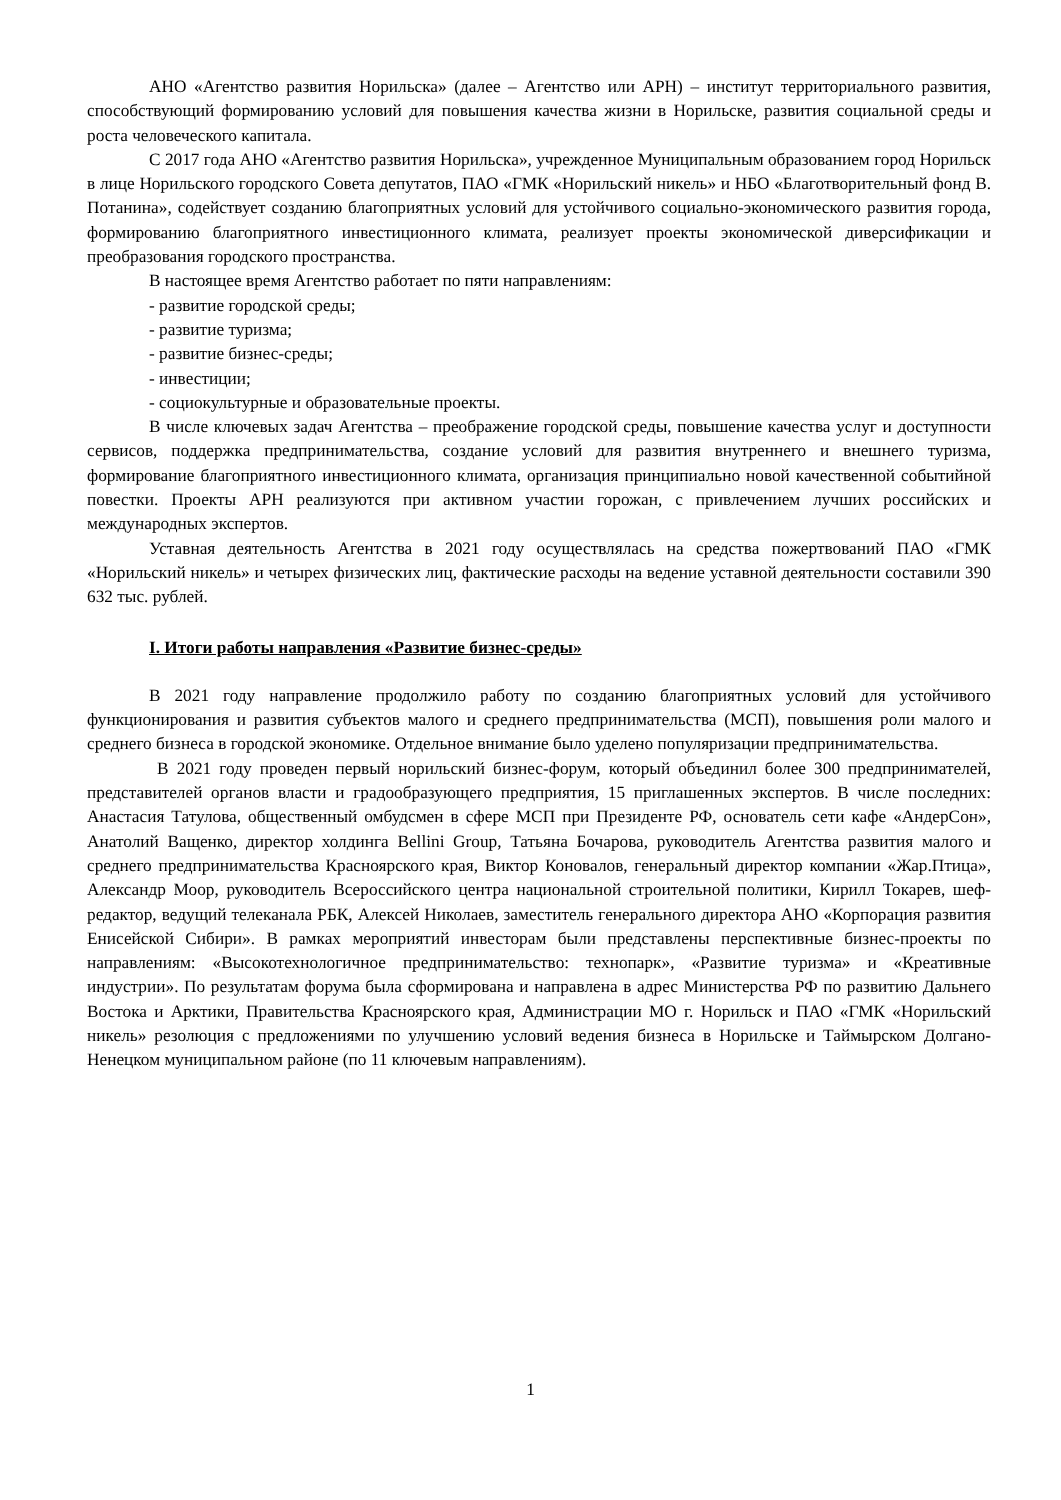АНО «Агентство развития Норильска» (далее – Агентство или АРН) – институт территориального развития, способствующий формированию условий для повышения качества жизни в Норильске, развития социальной среды и роста человеческого капитала.
С 2017 года АНО «Агентство развития Норильска», учрежденное Муниципальным образованием город Норильск в лице Норильского городского Совета депутатов, ПАО «ГМК «Норильский никель» и НБО «Благотворительный фонд В. Потанина», содействует созданию благоприятных условий для устойчивого социально-экономического развития города, формированию благоприятного инвестиционного климата, реализует проекты экономической диверсификации и преобразования городского пространства.
В настоящее время Агентство работает по пяти направлениям:
- развитие городской среды;
- развитие туризма;
- развитие бизнес-среды;
- инвестиции;
- социокультурные и образовательные проекты.
В числе ключевых задач Агентства – преображение городской среды, повышение качества услуг и доступности сервисов, поддержка предпринимательства, создание условий для развития внутреннего и внешнего туризма, формирование благоприятного инвестиционного климата, организация принципиально новой качественной событийной повестки. Проекты АРН реализуются при активном участии горожан, с привлечением лучших российских и международных экспертов.
Уставная деятельность Агентства в 2021 году осуществлялась на средства пожертвований ПАО «ГМК «Норильский никель» и четырех физических лиц, фактические расходы на ведение уставной деятельности составили 390 632 тыс. рублей.
I. Итоги работы направления «Развитие бизнес-среды»
В 2021 году направление продолжило работу по созданию благоприятных условий для устойчивого функционирования и развития субъектов малого и среднего предпринимательства (МСП), повышения роли малого и среднего бизнеса в городской экономике. Отдельное внимание было уделено популяризации предпринимательства.
В 2021 году проведен первый норильский бизнес-форум, который объединил более 300 предпринимателей, представителей органов власти и градообразующего предприятия, 15 приглашенных экспертов. В числе последних: Анастасия Татулова, общественный омбудсмен в сфере МСП при Президенте РФ, основатель сети кафе «АндерСон», Анатолий Ващенко, директор холдинга Bellini Group, Татьяна Бочарова, руководитель Агентства развития малого и среднего предпринимательства Красноярского края, Виктор Коновалов, генеральный директор компании «Жар.Птица», Александр Моор, руководитель Всероссийского центра национальной строительной политики, Кирилл Токарев, шеф-редактор, ведущий телеканала РБК, Алексей Николаев, заместитель генерального директора АНО «Корпорация развития Енисейской Сибири». В рамках мероприятий инвесторам были представлены перспективные бизнес-проекты по направлениям: «Высокотехнологичное предпринимательство: технопарк», «Развитие туризма» и «Креативные индустрии». По результатам форума была сформирована и направлена в адрес Министерства РФ по развитию Дальнего Востока и Арктики, Правительства Красноярского края, Администрации МО г. Норильск и ПАО «ГМК «Норильский никель» резолюция с предложениями по улучшению условий ведения бизнеса в Норильске и Таймырском Долгано-Ненецком муниципальном районе (по 11 ключевым направлениям).
1